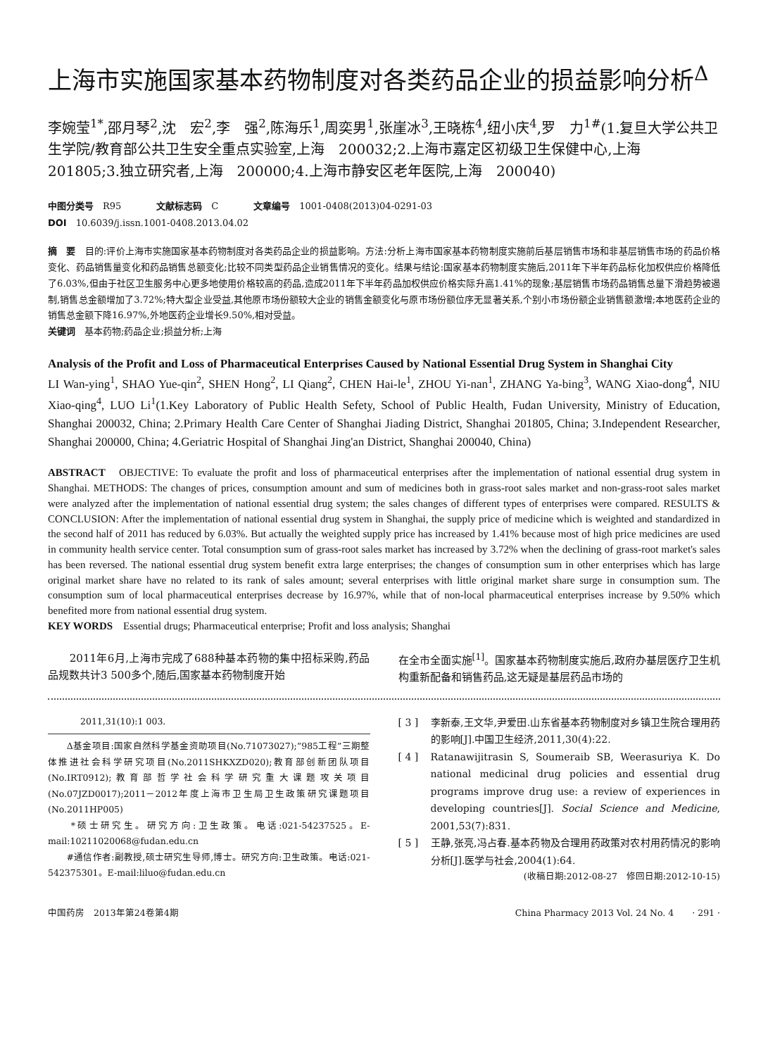上海市实施国家基本药物制度对各类药品企业的损益影响分析<sup>Δ</sup>
李婉莹<sup>1*</sup>,邵月琴<sup>2</sup>,沈　宏<sup>2</sup>,李　强<sup>2</sup>,陈海乐<sup>1</sup>,周奕男<sup>1</sup>,张崖冰<sup>3</sup>,王晓栋<sup>4</sup>,纽小庆<sup>4</sup>,罗　力<sup>1#</sup>(1.复旦大学公共卫生学院/教育部公共卫生安全重点实验室,上海　200032;2.上海市嘉定区初级卫生保健中心,上海　201805;3.独立研究者,上海　200000;4.上海市静安区老年医院,上海　200040)
中图分类号　R95 文献标志码　C 文章编号　1001-0408(2013)04-0291-03
DOI　10.6039/j.issn.1001-0408.2013.04.02
摘　要　目的:评价上海市实施国家基本药物制度对各类药品企业的损益影响。方法:分析上海市国家基本药物制度实施前后基层销售市场和非基层销售市场的药品价格变化、药品销售量变化和药品销售总额变化;比较不同类型药品企业销售情况的变化。结果与结论:国家基本药物制度实施后,2011年下半年药品标化加权供应价格降低了6.03%,但由于社区卫生服务中心更多地使用价格较高的药品,造成2011年下半年药品加权供应价格实际升高1.41%的现象;基层销售市场药品销售总量下滑趋势被遏制,销售总金额增加了3.72%;特大型企业受益,其他原市场份额较大企业的销售金额变化与原市场份额位序无显著关系,个别小市场份额企业销售额激增;本地医药企业的销售总金额下降16.97%,外地医药企业增长9.50%,相对受益。
关键词　基本药物;药品企业;损益分析;上海
Analysis of the Profit and Loss of Pharmaceutical Enterprises Caused by National Essential Drug System in Shanghai City
LI Wan-ying<sup>1</sup>, SHAO Yue-qin<sup>2</sup>, SHEN Hong<sup>2</sup>, LI Qiang<sup>2</sup>, CHEN Hai-le<sup>1</sup>, ZHOU Yi-nan<sup>1</sup>, ZHANG Ya-bing<sup>3</sup>, WANG Xiao-dong<sup>4</sup>, NIU Xiao-qing<sup>4</sup>, LUO Li<sup>1</sup>(1.Key Laboratory of Public Health Sefety, School of Public Health, Fudan University, Ministry of Education, Shanghai 200032, China; 2.Primary Health Care Center of Shanghai Jiading District, Shanghai 201805, China; 3.Independent Researcher, Shanghai 200000, China; 4.Geriatric Hospital of Shanghai Jing'an District, Shanghai 200040, China)
ABSTRACT　OBJECTIVE: To evaluate the profit and loss of pharmaceutical enterprises after the implementation of national essential drug system in Shanghai. METHODS: The changes of prices, consumption amount and sum of medicines both in grass-root sales market and non-grass-root sales market were analyzed after the implementation of national essential drug system; the sales changes of different types of enterprises were compared. RESULTS & CONCLUSION: After the implementation of national essential drug system in Shanghai, the supply price of medicine which is weighted and standardized in the second half of 2011 has reduced by 6.03%. But actually the weighted supply price has increased by 1.41% because most of high price medicines are used in community health service center. Total consumption sum of grass-root sales market has increased by 3.72% when the declining of grass-root market's sales has been reversed. The national essential drug system benefit extra large enterprises; the changes of consumption sum in other enterprises which has large original market share have no related to its rank of sales amount; several enterprises with little original market share surge in consumption sum. The consumption sum of local pharmaceutical enterprises decrease by 16.97%, while that of non-local pharmaceutical enterprises increase by 9.50% which benefited more from national essential drug system.
KEY WORDS　Essential drugs; Pharmaceutical enterprise; Profit and loss analysis; Shanghai
　　2011年6月,上海市完成了688种基本药物的集中招标采购,药品品规数共计3 500多个,随后,国家基本药物制度开始
在全市全面实施<sup>[1]</sup>。国家基本药物制度实施后,政府办基层医疗卫生机构重新配备和销售药品,这无疑是基层药品市场的
2011,31(10):1 003.
　　Δ基金项目:国家自然科学基金资助项目(No.71073027);“985工程”三期整体推进社会科学研究项目(No.2011SHKXZD020);教育部创新团队项目(No.IRT0912);教育部哲学社会科学研究重大课题攻关项目(No.07JZD0017);2011－2012年度上海市卫生局卫生政策研究课题项目(No.2011HP005)
　　*硕士研究生。研究方向:卫生政策。电话:021-54237525。E-mail:10211020068@fudan.edu.cn
　　#通信作者:副教授,硕士研究生导师,博士。研究方向:卫生政策。电话:021-542375301。E-mail:liluo@fudan.edu.cn
[ 3 ] 李新泰,王文华,尹爱田.山东省基本药物制度对乡镇卫生院合理用药的影响[J].中国卫生经济,2011,30(4):22.
[ 4 ] Ratanawijitrasin S, Soumeraib SB, Weerasuriya K. Do national medicinal drug policies and essential drug programs improve drug use: a review of experiences in developing countries[J]. Social Science and Medicine, 2001,53(7):831.
[ 5 ] 王静,张亮,冯占春.基本药物及合理用药政策对农村用药情况的影响分析[J].医学与社会,2004(1):64.
(收稿日期:2012-08-27　修回日期:2012-10-15)
中国药房　2013年第24卷第4期 China Pharmacy 2013 Vol. 24 No. 4　　· 291 ·